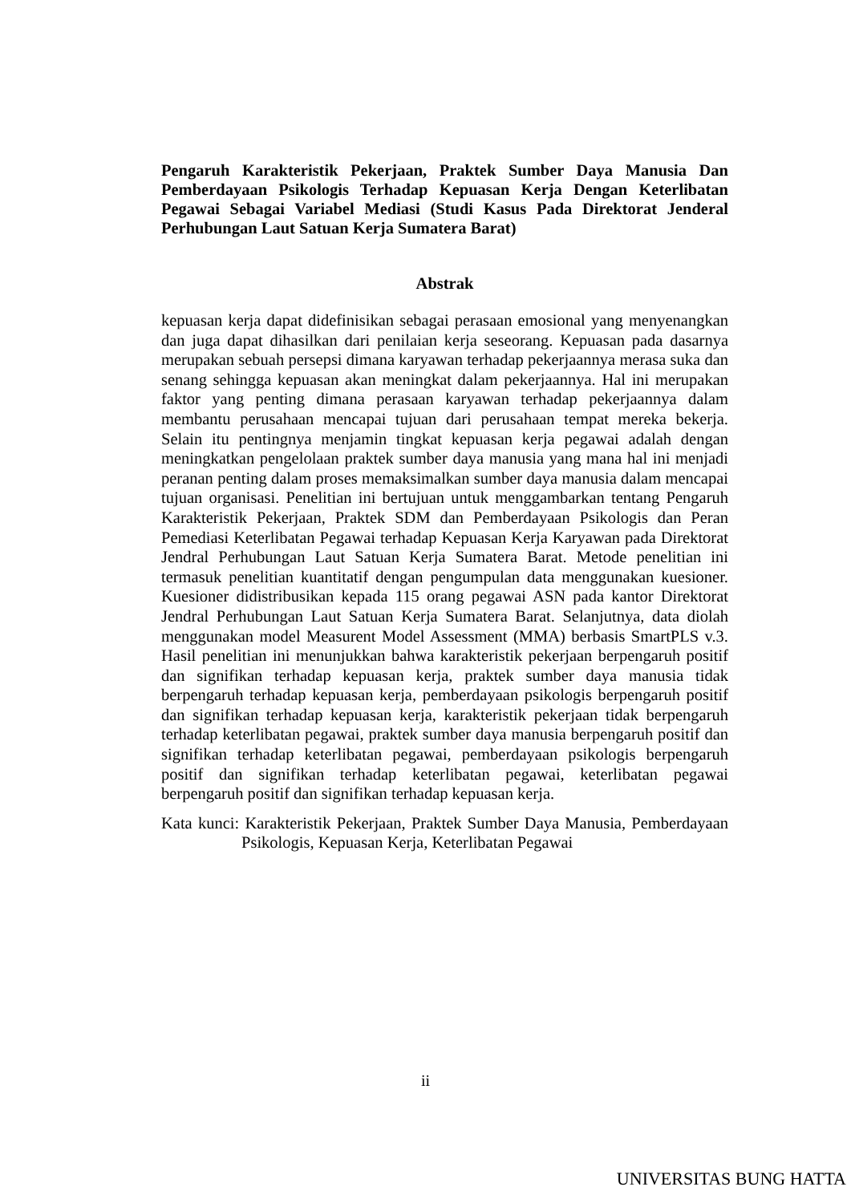Pengaruh Karakteristik Pekerjaan, Praktek Sumber Daya Manusia Dan Pemberdayaan Psikologis Terhadap Kepuasan Kerja Dengan Keterlibatan Pegawai Sebagai Variabel Mediasi (Studi Kasus Pada Direktorat Jenderal Perhubungan Laut Satuan Kerja Sumatera Barat)
Abstrak
kepuasan kerja dapat didefinisikan sebagai perasaan emosional yang menyenangkan dan juga dapat dihasilkan dari penilaian kerja seseorang. Kepuasan pada dasarnya merupakan sebuah persepsi dimana karyawan terhadap pekerjaannya merasa suka dan senang sehingga kepuasan akan meningkat dalam pekerjaannya. Hal ini merupakan faktor yang penting dimana perasaan karyawan terhadap pekerjaannya dalam membantu perusahaan mencapai tujuan dari perusahaan tempat mereka bekerja. Selain itu pentingnya menjamin tingkat kepuasan kerja pegawai adalah dengan meningkatkan pengelolaan praktek sumber daya manusia yang mana hal ini menjadi peranan penting dalam proses memaksimalkan sumber daya manusia dalam mencapai tujuan organisasi. Penelitian ini bertujuan untuk menggambarkan tentang Pengaruh Karakteristik Pekerjaan, Praktek SDM dan Pemberdayaan Psikologis dan Peran Pemediasi Keterlibatan Pegawai terhadap Kepuasan Kerja Karyawan pada Direktorat Jendral Perhubungan Laut Satuan Kerja Sumatera Barat. Metode penelitian ini termasuk penelitian kuantitatif dengan pengumpulan data menggunakan kuesioner. Kuesioner didistribusikan kepada 115 orang pegawai ASN pada kantor Direktorat Jendral Perhubungan Laut Satuan Kerja Sumatera Barat. Selanjutnya, data diolah menggunakan model Measurent Model Assessment (MMA) berbasis SmartPLS v.3. Hasil penelitian ini menunjukkan bahwa karakteristik pekerjaan berpengaruh positif dan signifikan terhadap kepuasan kerja, praktek sumber daya manusia tidak berpengaruh terhadap kepuasan kerja, pemberdayaan psikologis berpengaruh positif dan signifikan terhadap kepuasan kerja, karakteristik pekerjaan tidak berpengaruh terhadap keterlibatan pegawai, praktek sumber daya manusia berpengaruh positif dan signifikan terhadap keterlibatan pegawai, pemberdayaan psikologis berpengaruh positif dan signifikan terhadap keterlibatan pegawai, keterlibatan pegawai berpengaruh positif dan signifikan terhadap kepuasan kerja.
Kata kunci: Karakteristik Pekerjaan, Praktek Sumber Daya Manusia, Pemberdayaan Psikologis, Kepuasan Kerja, Keterlibatan Pegawai
ii
UNIVERSITAS BUNG HATTA